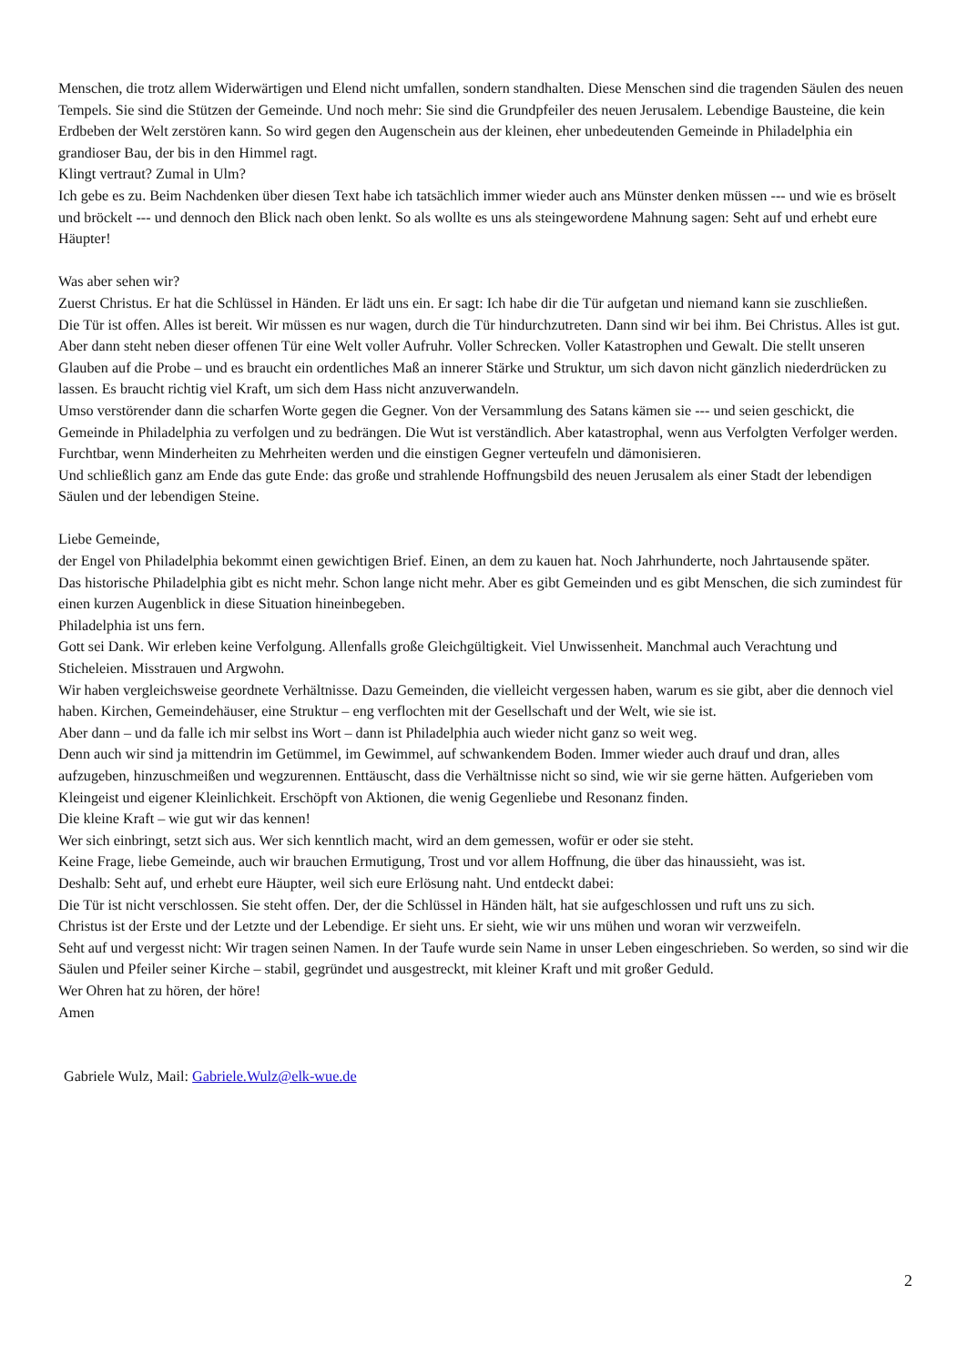Menschen, die trotz allem Widerwärtigen und Elend nicht umfallen, sondern standhalten. Diese Menschen sind die tragenden Säulen des neuen Tempels. Sie sind die Stützen der Gemeinde. Und noch mehr: Sie sind die Grundpfeiler des neuen Jerusalem. Lebendige Bausteine, die kein Erdbeben der Welt zerstören kann. So wird gegen den Augenschein aus der kleinen, eher unbedeutenden Gemeinde in Philadelphia ein grandioser Bau, der bis in den Himmel ragt.
Klingt vertraut? Zumal in Ulm?
Ich gebe es zu. Beim Nachdenken über diesen Text habe ich tatsächlich immer wieder auch ans Münster denken müssen --- und wie es bröselt und bröckelt --- und dennoch den Blick nach oben lenkt. So als wollte es uns als steingewordene Mahnung sagen: Seht auf und erhebt eure Häupter!
Was aber sehen wir?
Zuerst Christus. Er hat die Schlüssel in Händen. Er lädt uns ein. Er sagt: Ich habe dir die Tür aufgetan und niemand kann sie zuschließen.
Die Tür ist offen. Alles ist bereit. Wir müssen es nur wagen, durch die Tür hindurchzutreten. Dann sind wir bei ihm. Bei Christus. Alles ist gut.
Aber dann steht neben dieser offenen Tür eine Welt voller Aufruhr. Voller Schrecken. Voller Katastrophen und Gewalt. Die stellt unseren Glauben auf die Probe – und es braucht ein ordentliches Maß an innerer Stärke und Struktur, um sich davon nicht gänzlich niederdrücken zu lassen. Es braucht richtig viel Kraft, um sich dem Hass nicht anzuverwandeln.
Umso verstörender dann die scharfen Worte gegen die Gegner. Von der Versammlung des Satans kämen sie --- und seien geschickt, die Gemeinde in Philadelphia zu verfolgen und zu bedrängen. Die Wut ist verständlich. Aber katastrophal, wenn aus Verfolgten Verfolger werden. Furchtbar, wenn Minderheiten zu Mehrheiten werden und die einstigen Gegner verteufeln und dämonisieren.
Und schließlich ganz am Ende das gute Ende: das große und strahlende Hoffnungsbild des neuen Jerusalem als einer Stadt der lebendigen Säulen und der lebendigen Steine.
Liebe Gemeinde,
der Engel von Philadelphia bekommt einen gewichtigen Brief. Einen, an dem zu kauen hat. Noch Jahrhunderte, noch Jahrtausende später.
Das historische Philadelphia gibt es nicht mehr. Schon lange nicht mehr. Aber es gibt Gemeinden und es gibt Menschen, die sich zumindest für einen kurzen Augenblick in diese Situation hineinbegeben.
Philadelphia ist uns fern.
Gott sei Dank. Wir erleben keine Verfolgung. Allenfalls große Gleichgültigkeit. Viel Unwissenheit. Manchmal auch Verachtung und Sticheleien. Misstrauen und Argwohn.
Wir haben vergleichsweise geordnete Verhältnisse. Dazu Gemeinden, die vielleicht vergessen haben, warum es sie gibt, aber die dennoch viel haben. Kirchen, Gemeindehäuser, eine Struktur – eng verflochten mit der Gesellschaft und der Welt, wie sie ist.
Aber dann – und da falle ich mir selbst ins Wort – dann ist Philadelphia auch wieder nicht ganz so weit weg.
Denn auch wir sind ja mittendrin im Getümmel, im Gewimmel, auf schwankendem Boden. Immer wieder auch drauf und dran, alles aufzugeben, hinzuschmeißen und wegzurennen. Enttäuscht, dass die Verhältnisse nicht so sind, wie wir sie gerne hätten. Aufgerieben vom Kleingeist und eigener Kleinlichkeit. Erschöpft von Aktionen, die wenig Gegenliebe und Resonanz finden.
Die kleine Kraft – wie gut wir das kennen!
Wer sich einbringt, setzt sich aus. Wer sich kenntlich macht, wird an dem gemessen, wofür er oder sie steht.
Keine Frage, liebe Gemeinde, auch wir brauchen Ermutigung, Trost und vor allem Hoffnung, die über das hinaussieht, was ist.
Deshalb: Seht auf, und erhebt eure Häupter, weil sich eure Erlösung naht. Und entdeckt dabei:
Die Tür ist nicht verschlossen. Sie steht offen. Der, der die Schlüssel in Händen hält, hat sie aufgeschlossen und ruft uns zu sich.
Christus ist der Erste und der Letzte und der Lebendige. Er sieht uns. Er sieht, wie wir uns mühen und woran wir verzweifeln.
Seht auf und vergesst nicht: Wir tragen seinen Namen. In der Taufe wurde sein Name in unser Leben eingeschrieben. So werden, so sind wir die Säulen und Pfeiler seiner Kirche – stabil, gegründet und ausgestreckt, mit kleiner Kraft und mit großer Geduld.
Wer Ohren hat zu hören, der höre!
Amen
Gabriele Wulz, Mail: Gabriele.Wulz@elk-wue.de
2